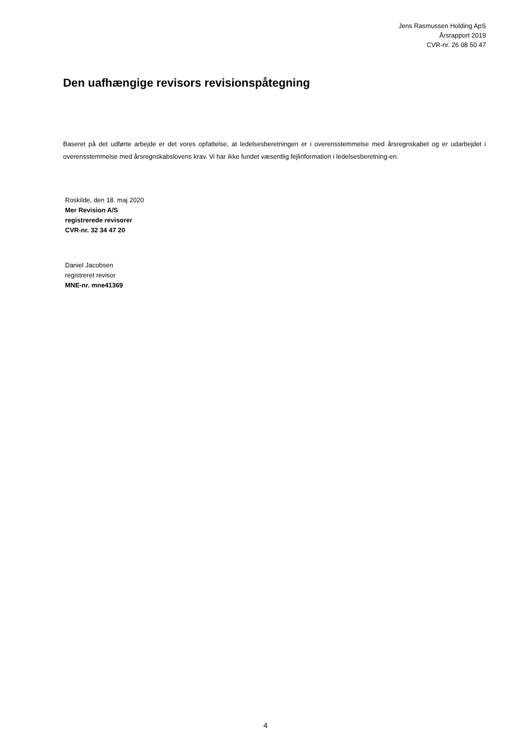Jens Rasmussen Holding ApS
Årsrapport 2019
CVR-nr. 26 08 50 47
Den uafhængige revisors revisionspåtegning
Baseret på det udførte arbejde er det vores opfattelse, at ledelsesberetningen er i overensstemmelse med årsregnskabet og er udarbejdet i overensstemmelse med årsregnskabslovens krav. Vi har ikke fundet væsentlig fejlinformation i ledelsesberetning-en.
Roskilde, den 18. maj 2020
Mer Revision A/S
registrerede revisorer
CVR-nr. 32 34 47 20
Daniel Jacobsen
registreret revisor
MNE-nr. mne41369
4